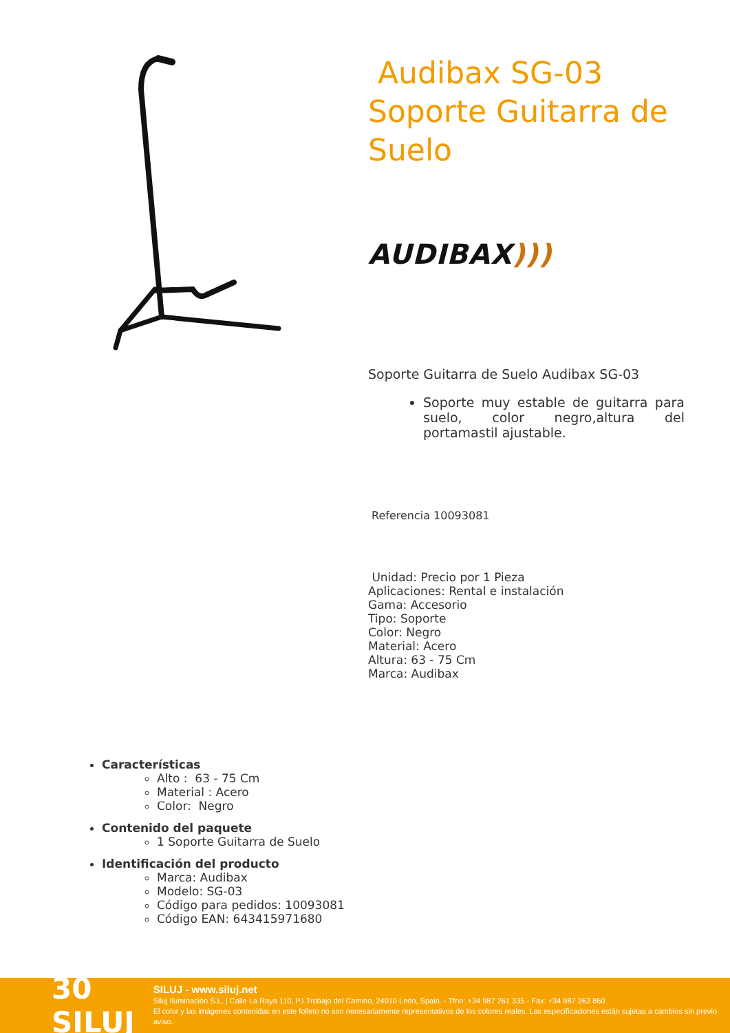Audibax SG-03 Soporte Guitarra de Suelo
AUDIBAX)))
Soporte Guitarra de Suelo Audibax SG-03
Soporte muy estable de guitarra para suelo, color negro,altura del portamastil ajustable.
Referencia 10093081
Unidad: Precio por 1 Pieza
Aplicaciones: Rental e instalación
Gama: Accesorio
Tipo: Soporte
Color: Negro
Material: Acero
Altura: 63 - 75 Cm
Marca: Audibax
Características
Alto : 63 - 75 Cm
Material : Acero
Color: Negro
Contenido del paquete
1 Soporte Guitarra de Suelo
Identificación del producto
Marca: Audibax
Modelo: SG-03
Código para pedidos: 10093081
Código EAN: 643415971680
30 SILUJ
SILUJ - www.siluj.net
Siluj Iluminación S.L. | Calle La Raya 110, P.I.Trobajo del Camino, 24010 León, Spain. - Tfno: +34 987 261 335 - Fax: +34 987 263 860
El color y las imágenes contenidas en este folleto no son necesariamente representativos de los colores reales. Las especificaciones están sujetas a cambios sin previo aviso.